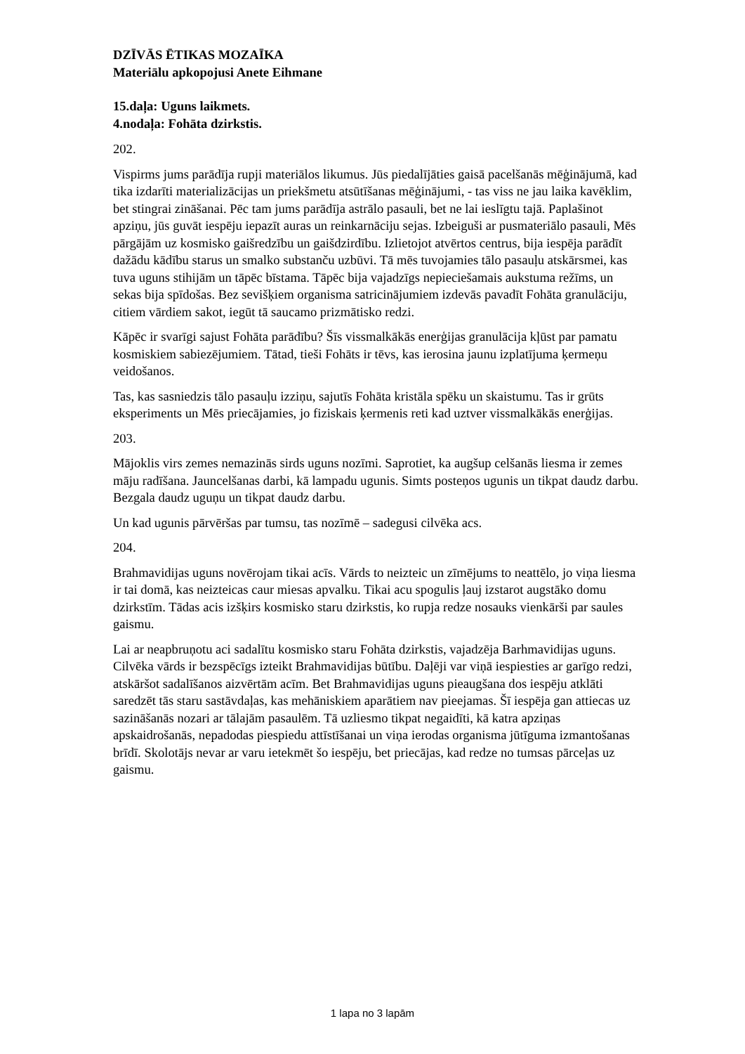DZĪVĀS ĒTIKAS MOZAĪKA
Materiālu apkopojusi Anete Eihmane
15.daļa: Uguns laikmets.
4.nodaļa: Fohāta dzirkstis.
202.
Vispirms jums parādīja rupji materiālos likumus. Jūs piedalījāties gaisā pacelšanās mēģinājumā, kad tika izdarīti materializācijas un priekšmetu atsūtīšanas mēģinājumi, - tas viss ne jau laika kavēklim, bet stingrai zināšanai. Pēc tam jums parādīja astrālo pasauli, bet ne lai ieslīgtu tajā. Paplašinot apziņu, jūs guvāt iespēju iepazīt auras un reinkarnāciju sejas. Izbeiguši ar pusmateriālo pasauli, Mēs pārgājām uz kosmisko gaišredzību un gaišdzirdību. Izlietojot atvērtos centrus, bija iespēja parādīt dažādu kādību starus un smalko substanču uzbūvi. Tā mēs tuvojamies tālo pasauļu atskārsmei, kas tuva uguns stihijām un tāpēc bīstama. Tāpēc bija vajadzīgs nepieciešamais aukstuma režīms, un sekas bija spīdošas. Bez sevišķiem organisma satricinājumiem izdevās pavadīt Fohāta granulāciju, citiem vārdiem sakot, iegūt tā saucamo prizmātisko redzi.
Kāpēc ir svarīgi sajust Fohāta parādību? Šīs vissmalkākās enerģijas granulācija kļūst par pamatu kosmiskiem sabiezējumiem. Tātad, tieši Fohāts ir tēvs, kas ierosina jaunu izplatījuma ķermeņu veidošanos.
Tas, kas sasniedzis tālo pasauļu izziņu, sajutīs Fohāta kristāla spēku un skaistumu. Tas ir grūts eksperiments un Mēs priecājamies, jo fiziskais ķermenis reti kad uztver vissmalkākās enerģijas.
203.
Mājoklis virs zemes nemazinās sirds uguns nozīmi. Saprotiet, ka augšup celšanās liesma ir zemes māju radīšana. Jauncelšanas darbi, kā lampadu ugunis. Simts posteņos ugunis un tikpat daudz darbu. Bezgala daudz uguņu un tikpat daudz darbu.
Un kad ugunis pārvēršas par tumsu, tas nozīmē – sadegusi cilvēka acs.
204.
Brahmavidijas uguns novērojam tikai acīs. Vārds to neizteic un zīmējums to neattēlo, jo viņa liesma ir tai domā, kas neizteicas caur miesas apvalku. Tikai acu spogulis ļauj izstarot augstāko domu dzirkstīm. Tādas acis izšķirs kosmisko staru dzirkstis, ko rupja redze nosauks vienkārši par saules gaismu.
Lai ar neapbruņotu aci sadalītu kosmisko staru Fohāta dzirkstis, vajadzēja Barhmavidijas uguns. Cilvēka vārds ir bezspēcīgs izteikt Brahmavidijas būtību. Daļēji var viņā iespiesties ar garīgo redzi, atskāršot sadalīšanos aizvērtām acīm. Bet Brahmavidijas uguns pieaugšana dos iespēju atklāti saredzēt tās staru sastāvdaļas, kas mehāniskiem aparātiem nav pieejamas. Šī iespēja gan attiecas uz sazināšanās nozari ar tālajām pasaulēm. Tā uzliesmo tikpat negaidīti, kā katra apziņas apskaidrošanās, nepadodas piespiedu attīstīšanai un viņa ierodas organisma jūtīguma izmantošanas brīdī. Skolotājs nevar ar varu ietekmēt šo iespēju, bet priecājas, kad redze no tumsas pārceļas uz gaismu.
1 lapa no 3 lapām